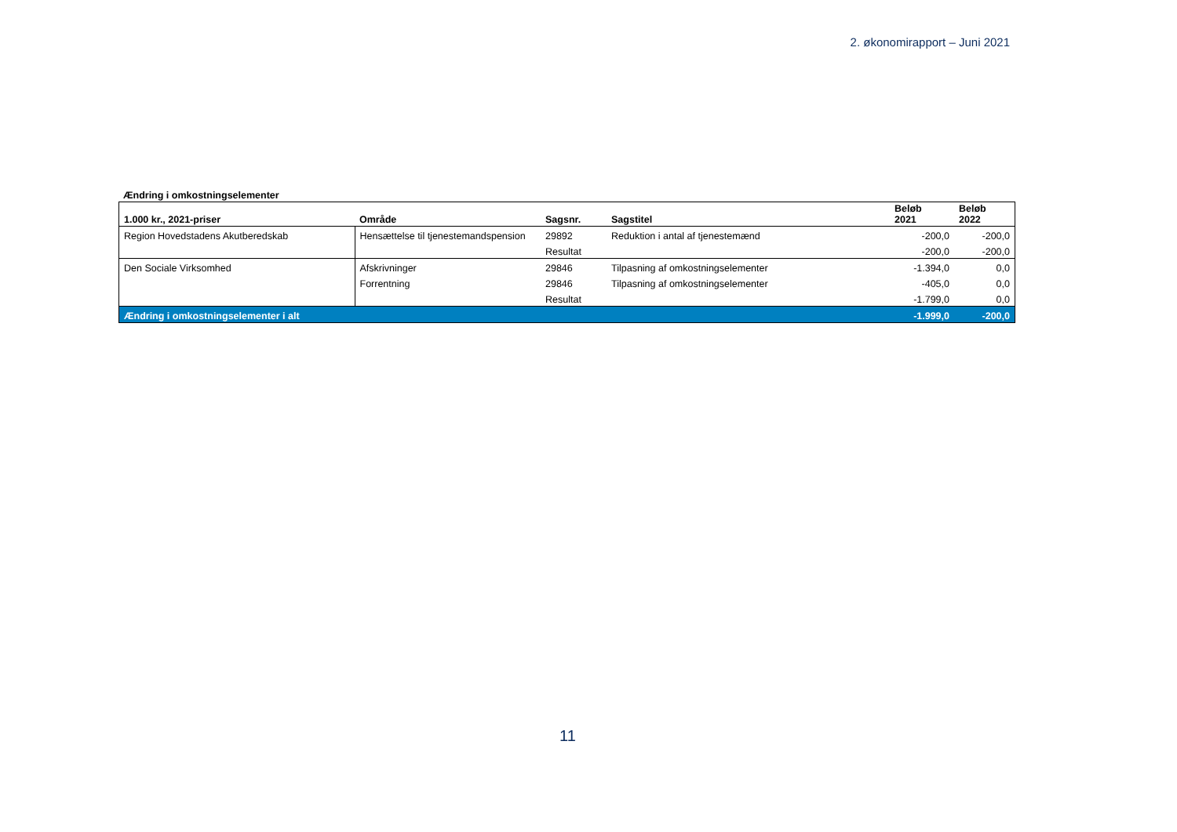2. økonomirapport – Juni 2021
Ændring i omkostningselementer
| 1.000 kr., 2021-priser | Område | Sagsnr. | Sagstitel | Beløb 2021 | Beløb 2022 |
| --- | --- | --- | --- | --- | --- |
| Region Hovedstadens Akutberedskab | Hensættelse til tjenestemandspension | 29892 | Reduktion i antal af tjenestemænd | -200,0 | -200,0 |
| | | Resultat | | -200,0 | -200,0 |
| Den Sociale Virksomhed | Afskrivninger | 29846 | Tilpasning af omkostningselementer | -1.394,0 | 0,0 |
| | Forrentning | 29846 | Tilpasning af omkostningselementer | -405,0 | 0,0 |
| | | Resultat | | -1.799,0 | 0,0 |
| Ændring i omkostningselementer i alt | | | | -1.999,0 | -200,0 |
11